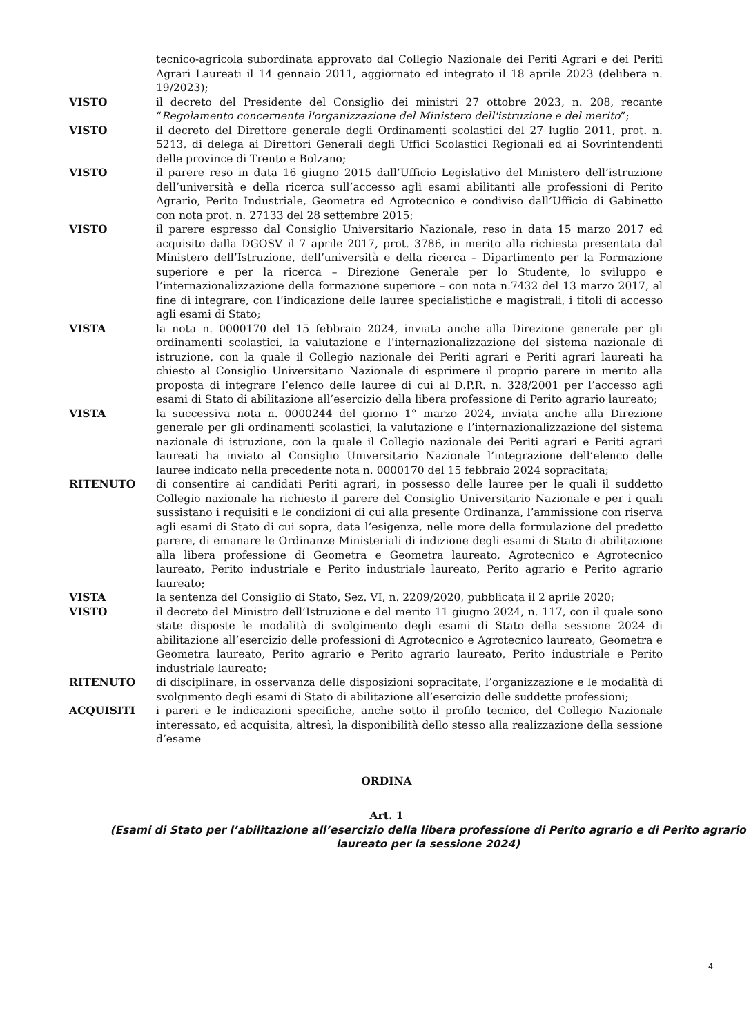tecnico-agricola subordinata approvato dal Collegio Nazionale dei Periti Agrari e dei Periti Agrari Laureati il 14 gennaio 2011, aggiornato ed integrato il 18 aprile 2023 (delibera n. 19/2023);
VISTO il decreto del Presidente del Consiglio dei ministri 27 ottobre 2023, n. 208, recante “Regolamento concernente l'organizzazione del Ministero dell'istruzione e del merito”;
VISTO il decreto del Direttore generale degli Ordinamenti scolastici del 27 luglio 2011, prot. n. 5213, di delega ai Direttori Generali degli Uffici Scolastici Regionali ed ai Sovrintendenti delle province di Trento e Bolzano;
VISTO il parere reso in data 16 giugno 2015 dall’Ufficio Legislativo del Ministero dell’istruzione dell’università e della ricerca sull’accesso agli esami abilitanti alle professioni di Perito Agrario, Perito Industriale, Geometra ed Agrotecnico e condiviso dall’Ufficio di Gabinetto con nota prot. n. 27133 del 28 settembre 2015;
VISTO il parere espresso dal Consiglio Universitario Nazionale, reso in data 15 marzo 2017 ed acquisito dalla DGOSV il 7 aprile 2017, prot. 3786, in merito alla richiesta presentata dal Ministero dell’Istruzione, dell’università e della ricerca – Dipartimento per la Formazione superiore e per la ricerca – Direzione Generale per lo Studente, lo sviluppo e l’internazionalizzazione della formazione superiore – con nota n.7432 del 13 marzo 2017, al fine di integrare, con l’indicazione delle lauree specialistiche e magistrali, i titoli di accesso agli esami di Stato;
VISTA la nota n. 0000170 del 15 febbraio 2024, inviata anche alla Direzione generale per gli ordinamenti scolastici, la valutazione e l’internazionalizzazione del sistema nazionale di istruzione, con la quale il Collegio nazionale dei Periti agrari e Periti agrari laureati ha chiesto al Consiglio Universitario Nazionale di esprimere il proprio parere in merito alla proposta di integrare l’elenco delle lauree di cui al D.P.R. n. 328/2001 per l’accesso agli esami di Stato di abilitazione all’esercizio della libera professione di Perito agrario laureato;
VISTA la successiva nota n. 0000244 del giorno 1° marzo 2024, inviata anche alla Direzione generale per gli ordinamenti scolastici, la valutazione e l’internazionalizzazione del sistema nazionale di istruzione, con la quale il Collegio nazionale dei Periti agrari e Periti agrari laureati ha inviato al Consiglio Universitario Nazionale l’integrazione dell’elenco delle lauree indicato nella precedente nota n. 0000170 del 15 febbraio 2024 sopracitata;
RITENUTO di consentire ai candidati Periti agrari, in possesso delle lauree per le quali il suddetto Collegio nazionale ha richiesto il parere del Consiglio Universitario Nazionale e per i quali sussistano i requisiti e le condizioni di cui alla presente Ordinanza, l’ammissione con riserva agli esami di Stato di cui sopra, data l’esigenza, nelle more della formulazione del predetto parere, di emanare le Ordinanze Ministeriali di indizione degli esami di Stato di abilitazione alla libera professione di Geometra e Geometra laureato, Agrotecnico e Agrotecnico laureato, Perito industriale e Perito industriale laureato, Perito agrario e Perito agrario laureato;
VISTA la sentenza del Consiglio di Stato, Sez. VI, n. 2209/2020, pubblicata il 2 aprile 2020;
VISTO il decreto del Ministro dell’Istruzione e del merito 11 giugno 2024, n. 117, con il quale sono state disposte le modalità di svolgimento degli esami di Stato della sessione 2024 di abilitazione all’esercizio delle professioni di Agrotecnico e Agrotecnico laureato, Geometra e Geometra laureato, Perito agrario e Perito agrario laureato, Perito industriale e Perito industriale laureato;
RITENUTO di disciplinare, in osservanza delle disposizioni sopracitate, l’organizzazione e le modalità di svolgimento degli esami di Stato di abilitazione all’esercizio delle suddette professioni;
ACQUISITI i pareri e le indicazioni specifiche, anche sotto il profilo tecnico, del Collegio Nazionale interessato, ed acquisita, altresì, la disponibilità dello stesso alla realizzazione della sessione d’esame
ORDINA
Art. 1
(Esami di Stato per l’abilitazione all’esercizio della libera professione di Perito agrario e di Perito agrario laureato per la sessione 2024)
4